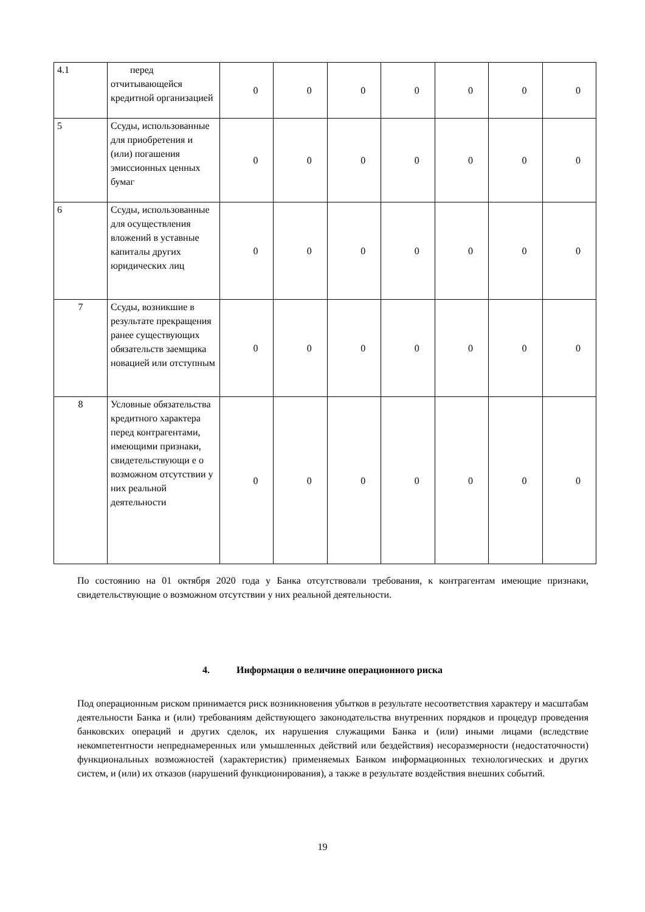| 4.1 | перед отчитывающейся кредитной организацией | 0 | 0 | 0 | 0 | 0 | 0 | 0 |
| 5 | Ссуды, использованные для приобретения и (или) погашения эмиссионных ценных бумаг | 0 | 0 | 0 | 0 | 0 | 0 | 0 |
| 6 | Ссуды, использованные для осуществления вложений в уставные капиталы других юридических лиц | 0 | 0 | 0 | 0 | 0 | 0 | 0 |
| 7 | Ссуды, возникшие в результате прекращения ранее существующих обязательств заемщика новацией или отступным | 0 | 0 | 0 | 0 | 0 | 0 | 0 |
| 8 | Условные обязательства кредитного характера перед контрагентами, имеющими признаки, свидетельствующи е о возможном отсутствии у них реальной деятельности | 0 | 0 | 0 | 0 | 0 | 0 | 0 |
По состоянию на 01 октября 2020 года у Банка отсутствовали требования, к контрагентам имеющие признаки, свидетельствующие о возможном отсутствии у них реальной деятельности.
4. Информация о величине операционного риска
Под операционным риском принимается риск возникновения убытков в результате несоответствия характеру и масштабам деятельности Банка и (или) требованиям действующего законодательства внутренних порядков и процедур проведения банковских операций и других сделок, их нарушения служащими Банка и (или) иными лицами (вследствие некомпетентности непреднамеренных или умышленных действий или бездействия) несоразмерности (недостаточности) функциональных возможностей (характеристик) применяемых Банком информационных технологических и других систем, и (или) их отказов (нарушений функционирования), а также в результате воздействия внешних событий.
19